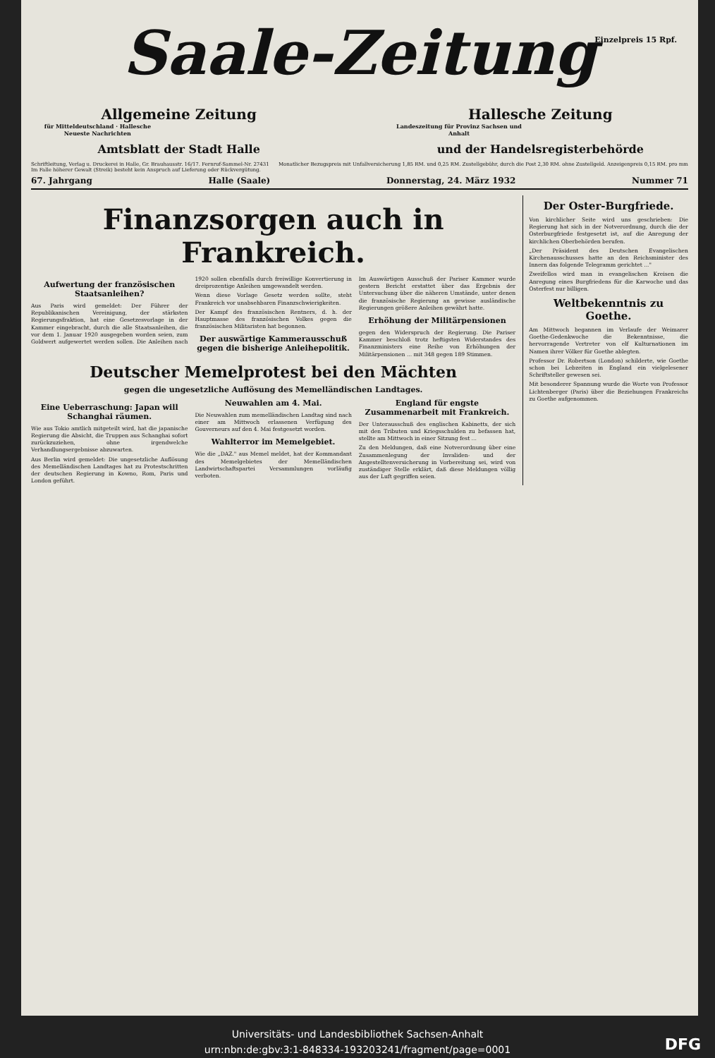Einzelpreis 15 Rpf.
Saale-Zeitung
Allgemeine Zeitung
für Mitteldeutschland · Hallesche Neueste Nachrichten
Hallesche Zeitung
Landeszeitung für Provinz Sachsen und Anhalt
Amtsblatt der Stadt Halle und der Handelsregisterbehörde
Schriftleitung, Verlag u. Druckerei in Halle, Gr. Brauhausstr. 16/17. Fernruf-Sammel-Nr. 27431
Im Falle höherer Gewalt (Streik) besteht kein Anspruch auf Lieferung oder Rückvergütung.
Monatlicher Bezugspreis mit Unfallversicherung 1,85 RM. und 0,25 RM. Zustellgebühr, durch die Post 2,30 RM. ohne Zustellgeld. Anzeigenpreis 0,15 RM. pro mm
67. Jahrgang Halle (Saale) Donnerstag, 24. März 1932 Nummer 71
Finanzsorgen auch in Frankreich.
Aufwertung der französischen Staatsanleihen?
Aus Paris wird gemeldet: Der Führer der Republikanischen Vereinigung, der stärksten Regierungsfraktion, hat eine Gesetzesvorlage in der Kammer eingebracht, durch die alle Staatsanleihen, die vor dem 1. Januar 1920 ausgegeben worden seien, zum Goldwert aufgewertet werden sollen. Die Anleihen nach 1920 sollen ebenfalls durch freiwillige Konvertierung in dreiprozentige Anleihen umgewandelt werden.
Wenn diese Vorlage Gesetz werden sollte, steht Frankreich vor unabsehbaren Finanzschwierigkeiten.
Der Kampf des französischen Rentners, d. h. der Hauptmasse des französischen Volkes gegen die französischen Militaristen hat begonnen.
Der auswärtige Kammerausschuß gegen die bisherige Anleihepolitik.
Im Auswärtigen Ausschuß der Pariser Kammer wurde gestern Bericht erstattet über das Ergebnis der Untersuchung über die näheren Umstände, unter denen die französische Regierung an gewisse ausländische Regierungen größere Anleihen gewährt hatte.
Erhöhung der Militärpensionen
gegen den Widerspruch der Regierung. Die Pariser Kammer beschloß trotz heftigsten Widerstandes des Finanzministers eine Reihe von Erhöhungen der Militärpensionen ... mit 348 gegen 189 Stimmen.
Deutscher Memelprotest bei den Mächten
gegen die ungesetzliche Auflösung des Memelländischen Landtages.
Eine Ueberraschung: Japan will Schanghai räumen.
Wie aus Tokio amtlich mitgeteilt wird, hat die japanische Regierung die Absicht, die Truppen aus Schanghai sofort zurückzuziehen, ohne irgendwelche Verhandlungsergebnisse abzuwarten.
Aus Berlin wird gemeldet: Die ungesetzliche Auflösung des Memelländischen Landtages hat zu Protestschritten der deutschen Regierung in Kowno, Rom, Paris und London geführt.
Neuwahlen am 4. Mai.
Die Neuwahlen zum memelländischen Landtag sind nach einer am Mittwoch erlassenen Verfügung des Gouverneurs auf den 4. Mai festgesetzt worden.
Wahlterror im Memelgebiet.
Wie die „DAZ." aus Memel meldet, hat der Kommandant des Memelgebietes der Memelländischen Landwirtschaftspartei Versammlungen vorläufig verboten.
England für engste Zusammenarbeit mit Frankreich.
Der Unterausschuß des englischen Kabinetts, der sich mit den Tributen und Kriegsschulden zu befassen hat, stellte am Mittwoch in einer Sitzung fest ...
Zu den Meldungen, daß eine Notverordnung über eine Zusammenlegung der Invaliden- und der Angestelltenversicherung in Vorbereitung sei, wird von zuständiger Stelle erklärt, daß diese Meldungen völlig aus der Luft gegriffen seien.
Der Oster-Burgfriede.
Von kirchlicher Seite wird uns geschrieben: Die Regierung hat sich in der Notverordnung, durch die der Osterburgfriede festgesetzt ist, auf die Anregung der kirchlichen Oberbehörden berufen.
„Der Präsident des Deutschen Evangelischen Kirchenausschusses hatte an den Reichsminister des Innern das folgende Telegramm gerichtet ..."
Zweifellos wird man in evangelischen Kreisen die Anregung eines Burgfriedens für die Karwoche und das Osterfest nur billigen.
Weltbekenntnis zu Goethe.
Am Mittwoch begannen im Verlaufe der Weimarer Goethe-Gedenkwoche die Bekenntnisse, die hervorragende Vertreter von elf Kulturnationen im Namen ihrer Völker für Goethe ablegten.
Professor Dr. Robertson (London) schilderte, wie Goethe schon bei Lebzeiten in England ein vielgelesener Schriftsteller gewesen sei.
Mit besonderer Spannung wurde die Worte von Professor Lichtenberger (Paris) über die Beziehungen Frankreichs zu Goethe aufgenommen.
Universitäts- und Landesbibliothek Sachsen-Anhalt
urn:nbn:de:gbv:3:1-848334-193203241/fragment/page=0001
DFG